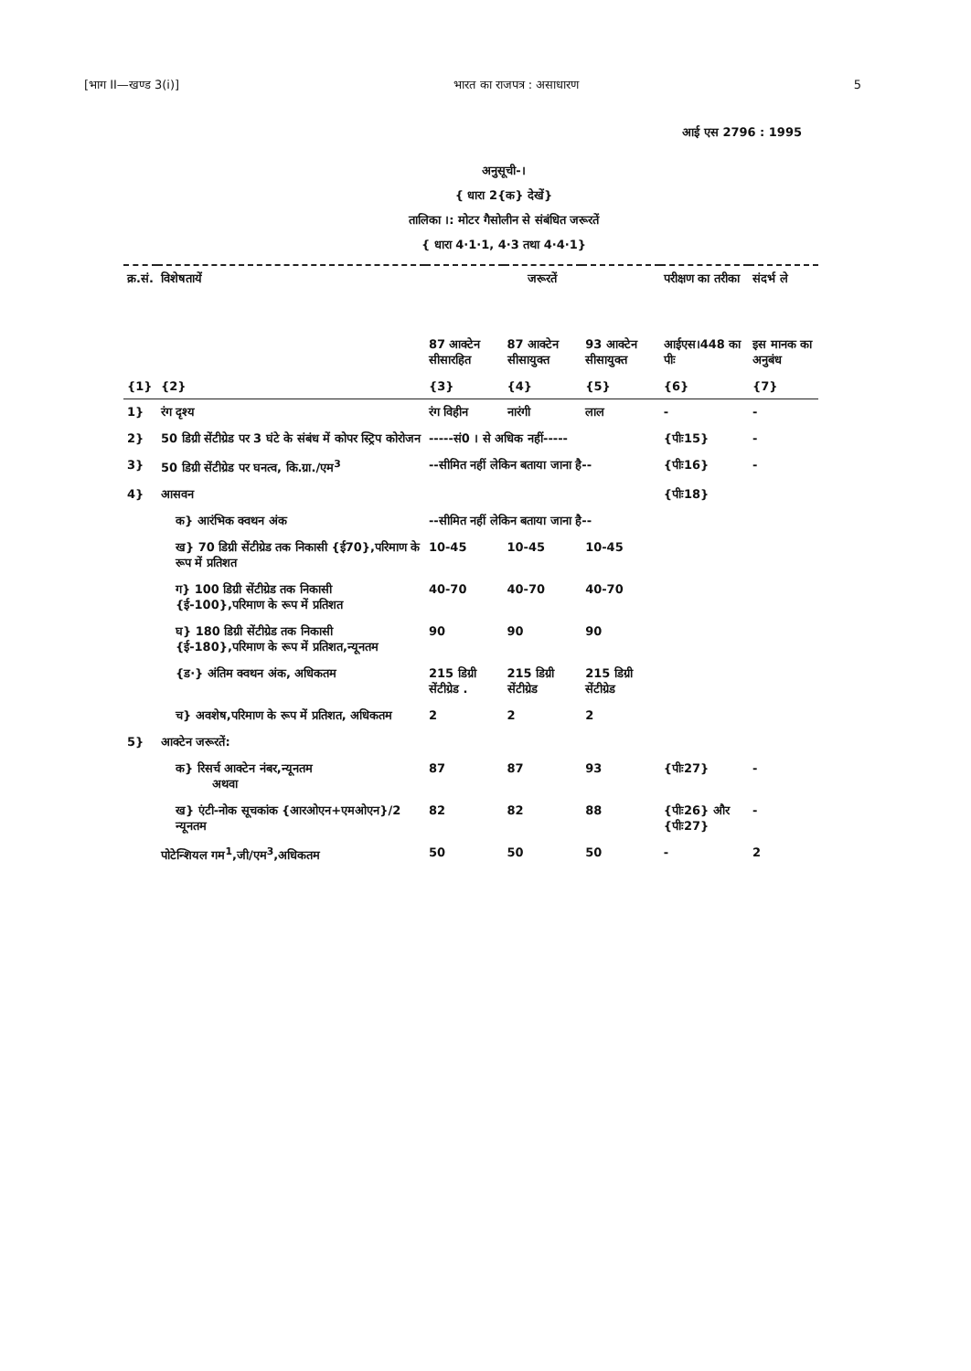[भाग II—खण्ड 3(i)] भारत का राजपत्र : असाधारण 5
आई एस 2796 : 1995
अनुसूची-।
{ धारा 2{क} देखें}
तालिका ।: मोटर गैसोलीन से संबंधित जरूरतें
{ धारा 4·1·1, 4·3 तथा 4·4·1}
| क्र.सं. | विशेषतायें | जरूरतें | | | परीक्षण का तरीका | संदर्भ ले |
| --- | --- | --- | --- | --- | --- | --- |
| | | 87 आक्टेन सीसारहित | 87 आक्टेन सीसायुक्त | 93 आक्टेन सीसायुक्त | आईएस।448 का पीः | इस मानक का अनुबंध |
| {1} | {2} | {3} | {4} | {5} | {6} | {7} |
| 1} | रंग दृश्य | रंग विहीन | नारंगी | लाल | - | - |
| 2} | 50 डिग्री सेंटीग्रेड पर 3 घंटे के संबंध में कोपर स्ट्रिप कोरोजन | -----सं0 । से अधिक नहीं----- | | | {पीः15} | - |
| 3} | 50 डिग्री सेंटीग्रेड पर घनत्व, कि.ग्रा./एम<sup>3</sup> | --सीमित नहीं लेकिन बताया जाना है-- | | | {पीः16} | - |
| 4} | आसवन | | | | {पीः18} | |
| | क} आरंभिक क्वथन अंक | --सीमित नहीं लेकिन बताया जाना है-- | | | | |
| | ख} 70 डिग्री सेंटीग्रेड तक निकासी {ई70},परिमाण के रूप में प्रतिशत | 10-45 | 10-45 | 10-45 | | |
| | ग} 100 डिग्री सेंटीग्रेड तक निकासी {ई-100},परिमाण के रूप में प्रतिशत | 40-70 | 40-70 | 40-70 | | |
| | घ} 180 डिग्री सेंटीग्रेड तक निकासी {ई-180},परिमाण के रूप में प्रतिशत,न्यूनतम | 90 | 90 | 90 | | |
| | {ड·} अंतिम क्वथन अंक, अधिकतम | 215 डिग्री सेंटीग्रेड . | 215 डिग्री सेंटीग्रेड | 215 डिग्री सेंटीग्रेड | | |
| | च} अवशेष,परिमाण के रूप में प्रतिशत, अधिकतम | 2 | 2 | 2 | | |
| 5} | आक्टेन जरूरतें: | | | | | |
| | क} रिसर्च आक्टेन नंबर,न्यूनतम अथवा | 87 | 87 | 93 | {पीः27} | - |
| | ख} एंटी-नोक सूचकांक {आरओएन+एमओएन}/2 न्यूनतम | 82 | 82 | 88 | {पीः26} और {पीः27} | - |
| | पोटेन्शियल गम<sup>1</sup>,जी/एम<sup>3</sup>,अधिकतम | 50 | 50 | 50 | - | 2 |